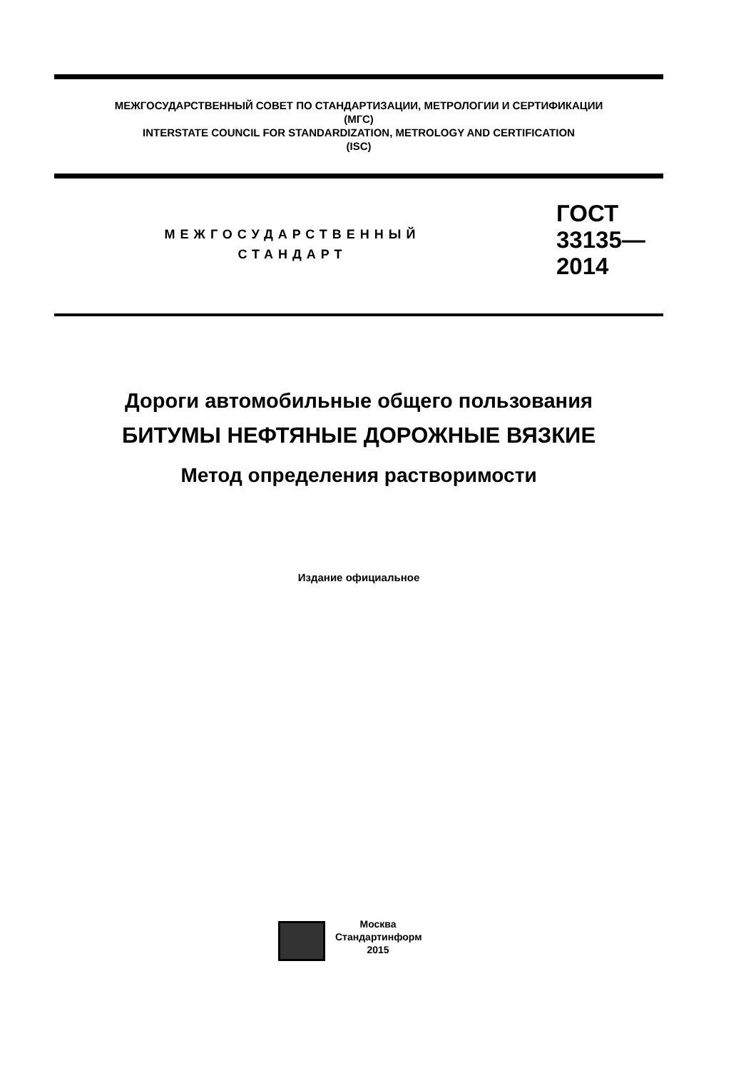МЕЖГОСУДАРСТВЕННЫЙ СОВЕТ ПО СТАНДАРТИЗАЦИИ, МЕТРОЛОГИИ И СЕРТИФИКАЦИИ
(МГС)
INTERSTATE COUNCIL FOR STANDARDIZATION, METROLOGY AND CERTIFICATION
(ISC)
МЕЖГОСУДАРСТВЕННЫЙ
СТАНДАРТ
ГОСТ
33135—
2014
Дороги автомобильные общего пользования
БИТУМЫ НЕФТЯНЫЕ ДОРОЖНЫЕ ВЯЗКИЕ
Метод определения растворимости
Издание официальное
Москва
Стандартинформ
2015